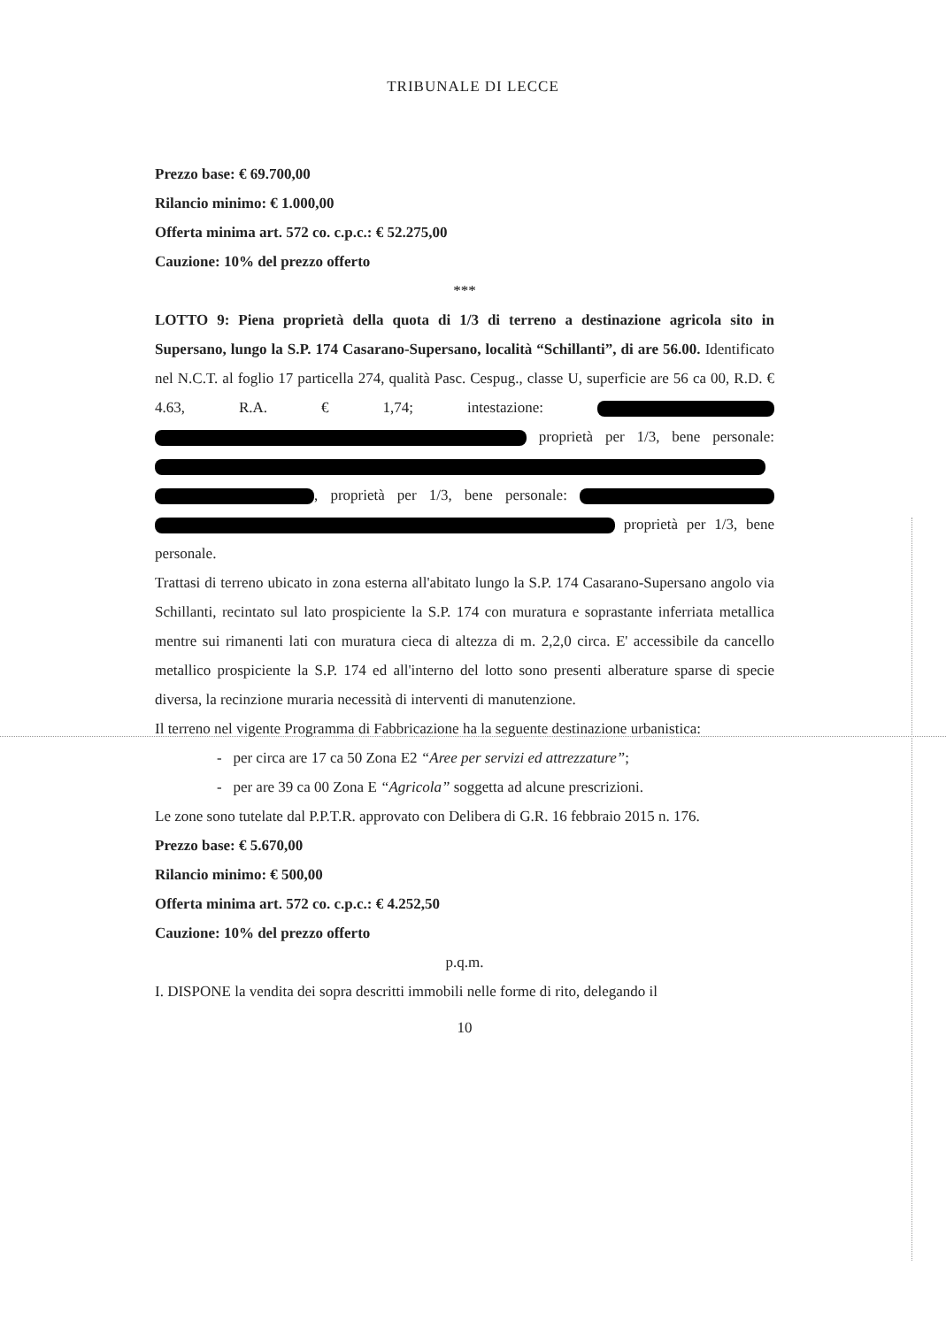TRIBUNALE DI LECCE
Prezzo base: € 69.700,00
Rilancio minimo: € 1.000,00
Offerta minima art. 572 co. c.p.c.: € 52.275,00
Cauzione: 10% del prezzo offerto
***
LOTTO 9: Piena proprietà della quota di 1/3 di terreno a destinazione agricola sito in Supersano, lungo la S.P. 174 Casarano-Supersano, località “Schillanti”, di are 56.00. Identificato nel N.C.T. al foglio 17 particella 274, qualità Pasc. Cespug., classe U, superficie are 56 ca 00, R.D. € 4.63, R.A. € 1,74; intestazione: proprietà per 1/3, bene personale: , proprietà per 1/3, bene personale: proprietà per 1/3, bene personale.
Trattasi di terreno ubicato in zona esterna all'abitato lungo la S.P. 174 Casarano-Supersano angolo via Schillanti, recintato sul lato prospiciente la S.P. 174 con muratura e soprastante inferriata metallica mentre sui rimanenti lati con muratura cieca di altezza di m. 2,2,0 circa. E' accessibile da cancello metallico prospiciente la S.P. 174 ed all'interno del lotto sono presenti alberature sparse di specie diversa, la recinzione muraria necessità di interventi di manutenzione.
Il terreno nel vigente Programma di Fabbricazione ha la seguente destinazione urbanistica:
- per circa are 17 ca 50 Zona E2 “Aree per servizi ed attrezzature”;
- per are 39 ca 00 Zona E “Agricola” soggetta ad alcune prescrizioni.
Le zone sono tutelate dal P.P.T.R. approvato con Delibera di G.R. 16 febbraio 2015 n. 176.
Prezzo base: € 5.670,00
Rilancio minimo: € 500,00
Offerta minima art. 572 co. c.p.c.: € 4.252,50
Cauzione: 10% del prezzo offerto
p.q.m.
I. DISPONE la vendita dei sopra descritti immobili nelle forme di rito, delegando il
10